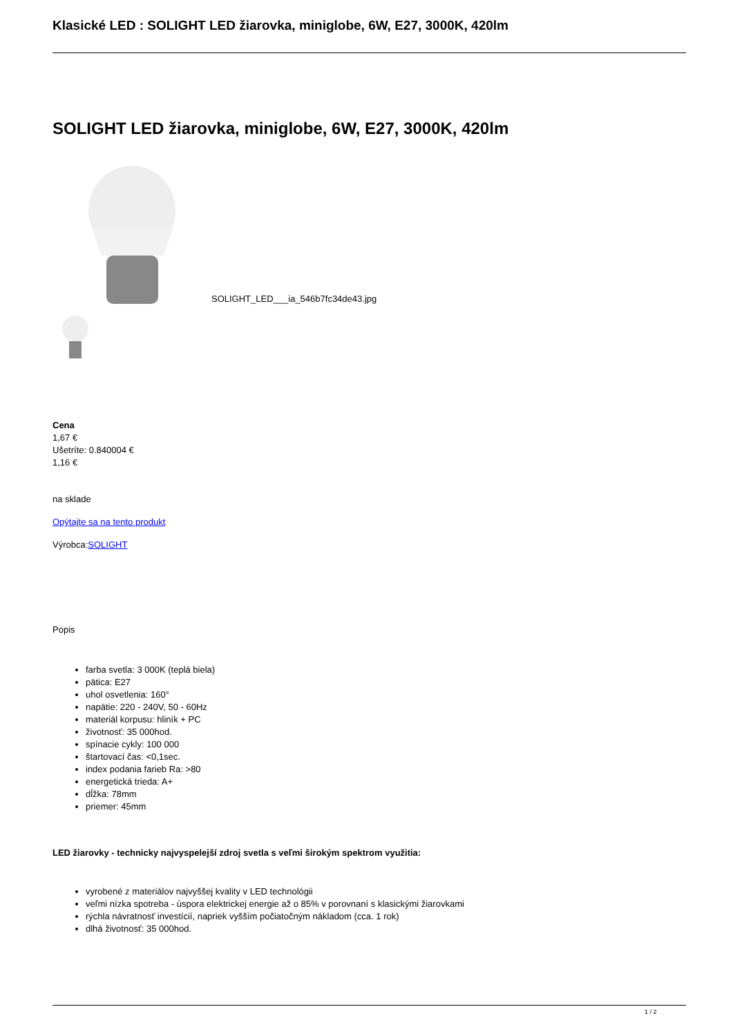Klasické LED : SOLIGHT LED žiarovka, miniglobe, 6W, E27, 3000K, 420lm
SOLIGHT LED žiarovka, miniglobe, 6W, E27, 3000K, 420lm
SOLIGHT_LED___ia_546b7fc34de43.jpg
Cena
1,67 €
Ušetríte: 0.840004 €
1,16 €
na sklade
Opýtajte sa na tento produkt
Výrobca:SOLIGHT
Popis
farba svetla: 3 000K (teplá biela)
pätica: E27
uhol osvetlenia: 160°
napätie: 220 - 240V, 50 - 60Hz
materiál korpusu: hliník + PC
životnosť: 35 000hod.
spínacie cykly: 100 000
štartovací čas: <0,1sec.
index podania farieb Ra: >80
energetická trieda: A+
dĺžka: 78mm
priemer: 45mm
LED žiarovky - technicky najvyspelejší zdroj svetla s veľmi širokým spektrom využitia:
vyrobené z materiálov najvyššej kvality v LED technológii
veľmi nízka spotreba - úspora elektrickej energie až o 85% v porovnaní s klasickými žiarovkami
rýchla návratnosť investícií, napriek vyšším počiatočným nákladom (cca. 1 rok)
dlhá životnosť: 35 000hod.
1 / 2